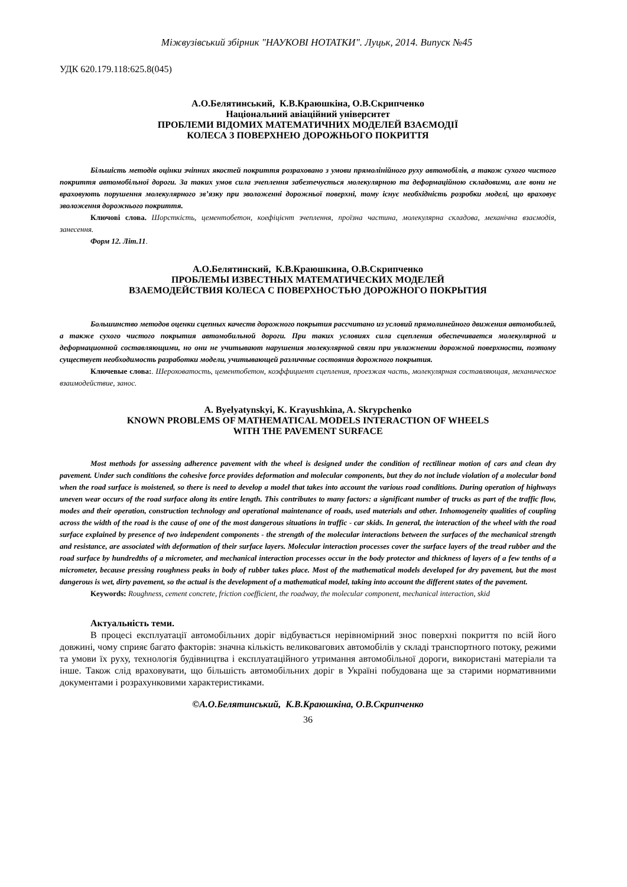Міжвузівський збірник "НАУКОВІ НОТАТКИ". Луцьк, 2014. Випуск №45
УДК 620.179.118:625.8(045)
А.О.Белятинський, К.В.Краюшкіна, О.В.Скрипченко
Національний авіаційний університет
ПРОБЛЕМИ ВІДОМИХ МАТЕМАТИЧНИХ МОДЕЛЕЙ ВЗАЄМОДІЇ
КОЛЕСА З ПОВЕРХНЕЮ ДОРОЖНЬОГО ПОКРИТТЯ
Більшість методів оцінки зчіпних якостей покриття розраховано з умови прямолінійного руху автомобілів, а також сухого чистого покриття автомобільної дороги. За таких умов сила зчеплення забезпечується молекулярною та деформаційною складовими, але вони не враховують порушення молекулярного зв’язку при зволоженні дорожньої поверхні, тому існує необхідність розробки моделі, що враховує зволоження дорожнього покриття.
Ключові слова. Шорсткість, цементобетон, коефіцієнт зчеплення, проїзна частина, молекулярна складова, механічна взаємодія, занесення.
Форм 12. Літ.11.
А.О.Белятинский, К.В.Краюшкина, О.В.Скрипченко
ПРОБЛЕМЫ ИЗВЕСТНЫХ МАТЕМАТИЧЕСКИХ МОДЕЛЕЙ
ВЗАЕМОДЕЙСТВИЯ КОЛЕСА С ПОВЕРХНОСТЬЮ ДОРОЖНОГО ПОКРЫТИЯ
Большинство методов оценки сцепных качеств дорожного покрытия рассчитано из условий прямолинейного движения автомобилей, а также сухого чистого покрытия автомобильной дороги. При таких условиях сила сцепления обеспечивается молекулярной и деформационной составляющими, но они не учитывают нарушения молекулярной связи при увлажнении дорожной поверхности, поэтому существует необходимость разработки модели, учитывающей различные состояния дорожного покрытия.
Ключевые слова:. Шероховатость, цементобетон, коэффициент сцепления, проезжая часть, молекулярная составляющая, механическое взаимодействие, занос.
A. Byelyatynskyi, K. Krayushkina, A. Skrypchenko
KNOWN PROBLEMS OF MATHEMATICAL MODELS INTERACTION OF WHEELS
WITH THE PAVEMENT SURFACE
Most methods for assessing adherence pavement with the wheel is designed under the condition of rectilinear motion of cars and clean dry pavement. Under such conditions the cohesive force provides deformation and molecular components, but they do not include violation of a molecular bond when the road surface is moistened, so there is need to develop a model that takes into account the various road conditions. During operation of highways uneven wear occurs of the road surface along its entire length. This contributes to many factors: a significant number of trucks as part of the traffic flow, modes and their operation, construction technology and operational maintenance of roads, used materials and other. Inhomogeneity qualities of coupling across the width of the road is the cause of one of the most dangerous situations in traffic - car skids. In general, the interaction of the wheel with the road surface explained by presence of two independent components - the strength of the molecular interactions between the surfaces of the mechanical strength and resistance, are associated with deformation of their surface layers. Molecular interaction processes cover the surface layers of the tread rubber and the road surface by hundredths of a micrometer, and mechanical interaction processes occur in the body protector and thickness of layers of a few tenths of a micrometer, because pressing roughness peaks in body of rubber takes place. Most of the mathematical models developed for dry pavement, but the most dangerous is wet, dirty pavement, so the actual is the development of a mathematical model, taking into account the different states of the pavement.
Keywords: Roughness, cement concrete, friction coefficient, the roadway, the molecular component, mechanical interaction, skid
Актуальність теми.
В процесі експлуатації автомобільних доріг відбувається нерівномірний знос поверхні покриття по всій його довжині, чому сприяє багато факторів: значна кількість великовагових автомобілів у складі транспортного потоку, режими та умови їх руху, технологія будівництва і експлуатаційного утримання автомобільної дороги, використані матеріали та інше. Також слід враховувати, що більшість автомобільних доріг в Україні побудована ще за старими нормативними документами і розрахунковими характеристиками.
©А.О.Белятинський, К.В.Краюшкіна, О.В.Скрипченко
36